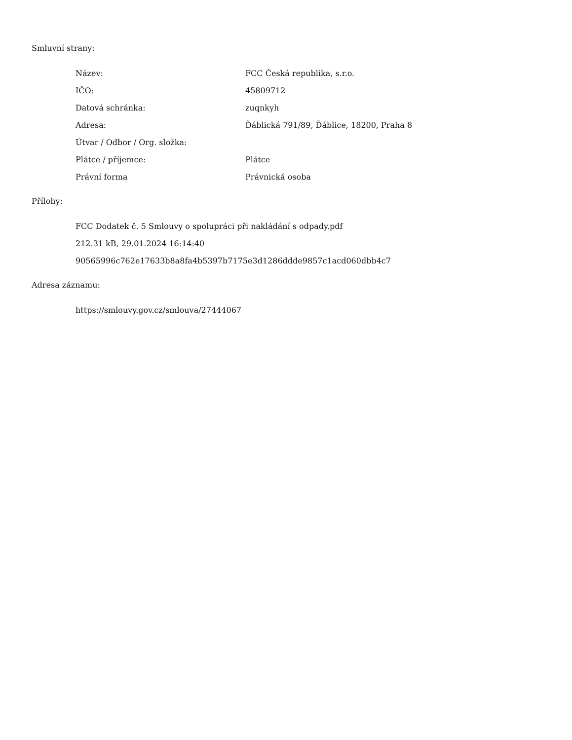Smluvní strany:
| Název: | FCC Česká republika, s.r.o. |
| IČO: | 45809712 |
| Datová schránka: | zuqnkyh |
| Adresa: | Ďáblická 791/89, Ďáblice, 18200, Praha 8 |
| Útvar / Odbor / Org. složka: | |
| Plátce / příjemce: | Plátce |
| Právní forma | Právnická osoba |
Přílohy:
FCC Dodatek č. 5 Smlouvy o spolupráci při nakládání s odpady.pdf
212.31 kB, 29.01.2024 16:14:40
90565996c762e17633b8a8fa4b5397b7175e3d1286ddde9857c1acd060dbb4c7
Adresa záznamu:
https://smlouvy.gov.cz/smlouva/27444067